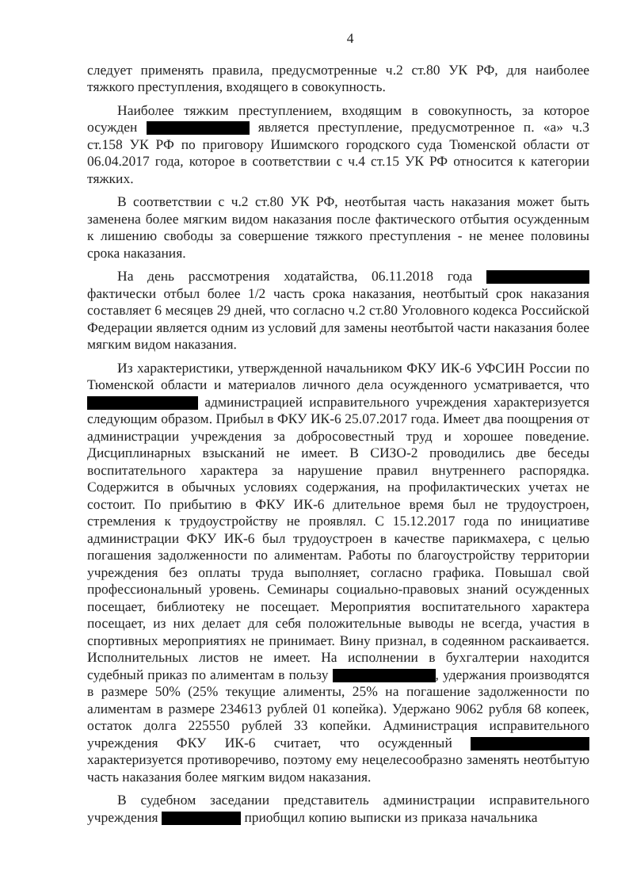4
следует применять правила, предусмотренные ч.2 ст.80 УК РФ, для наиболее тяжкого преступления, входящего в совокупность.
Наиболее тяжким преступлением, входящим в совокупность, за которое осужден является преступление, предусмотренное п. «а» ч.3 ст.158 УК РФ по приговору Ишимского городского суда Тюменской области от 06.04.2017 года, которое в соответствии с ч.4 ст.15 УК РФ относится к категории тяжких.
В соответствии с ч.2 ст.80 УК РФ, неотбытая часть наказания может быть заменена более мягким видом наказания после фактического отбытия осужденным к лишению свободы за совершение тяжкого преступления - не менее половины срока наказания.
На день рассмотрения ходатайства, 06.11.2018 года фактически отбыл более 1/2 часть срока наказания, неотбытый срок наказания составляет 6 месяцев 29 дней, что согласно ч.2 ст.80 Уголовного кодекса Российской Федерации является одним из условий для замены неотбытой части наказания более мягким видом наказания.
Из характеристики, утвержденной начальником ФКУ ИК-6 УФСИН России по Тюменской области и материалов личного дела осужденного усматривается, что администрацией исправительного учреждения характеризуется следующим образом. Прибыл в ФКУ ИК-6 25.07.2017 года. Имеет два поощрения от администрации учреждения за добросовестный труд и хорошее поведение. Дисциплинарных взысканий не имеет. В СИЗО-2 проводились две беседы воспитательного характера за нарушение правил внутреннего распорядка. Содержится в обычных условиях содержания, на профилактических учетах не состоит. По прибытию в ФКУ ИК-6 длительное время был не трудоустроен, стремления к трудоустройству не проявлял. С 15.12.2017 года по инициативе администрации ФКУ ИК-6 был трудоустроен в качестве парикмахера, с целью погашения задолженности по алиментам. Работы по благоустройству территории учреждения без оплаты труда выполняет, согласно графика. Повышал свой профессиональный уровень. Семинары социально-правовых знаний осужденных посещает, библиотеку не посещает. Мероприятия воспитательного характера посещает, из них делает для себя положительные выводы не всегда, участия в спортивных мероприятиях не принимает. Вину признал, в содеянном раскаивается. Исполнительных листов не имеет. На исполнении в бухгалтерии находится судебный приказ по алиментам в пользу , удержания производятся в размере 50% (25% текущие алименты, 25% на погашение задолженности по алиментам в размере 234613 рублей 01 копейка). Удержано 9062 рубля 68 копеек, остаток долга 225550 рублей 33 копейки. Администрация исправительного учреждения ФКУ ИК-6 считает, что осужденный характеризуется противоречиво, поэтому ему нецелесообразно заменять неотбытую часть наказания более мягким видом наказания.
В судебном заседании представитель администрации исправительного учреждения приобщил копию выписки из приказа начальника